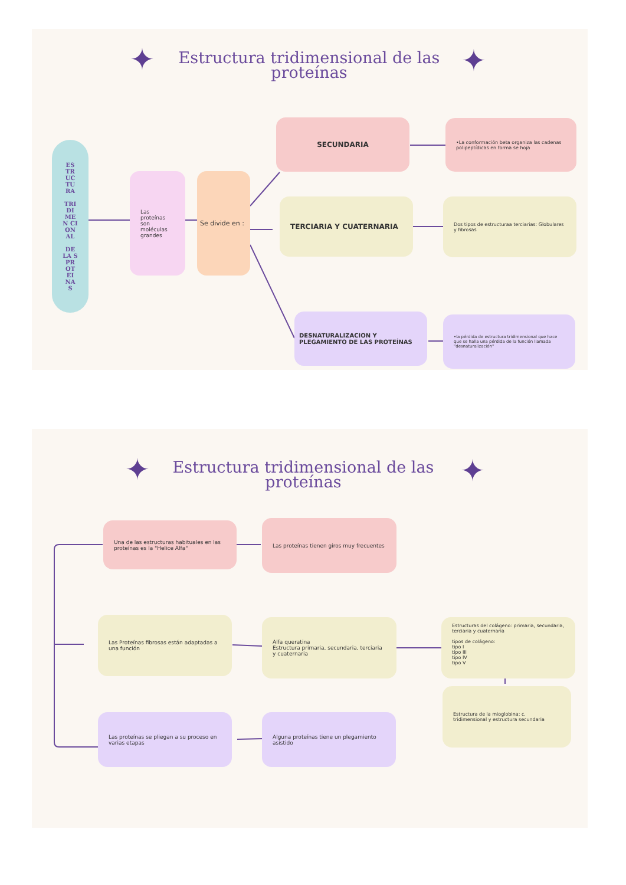✦ ✦
Estructura tridimensional de las proteínas
ES TR UC TU RA
TRI DI ME N CI ON AL
DE LA S PR OT EI NA S
Las proteínas son moléculas grandes
Se divide en :
SECUNDARIA
•La conformación beta organiza las cadenas polipeptídicas en forma se hoja
TERCIARIA Y CUATERNARIA
Dos tipos de estructuraa terciarias: Globulares y fibrosas
DESNATURALIZACION Y PLEGAMIENTO DE LAS PROTEÍNAS
•la pérdida de estructura tridimensional que hace que se halla una pérdida de la función llamada "desnaturalización"
✦ ✦
Estructura tridimensional de las proteínas
Una de las estructuras habituales en las proteínas es la "Helice Alfa"
Las proteínas tienen giros muy frecuentes
Las Proteínas fibrosas están adaptadas a una función
Alfa queratina
Estructura primaria, secundaria, terciaria y cuaternaria
Estructuras del colágeno: primaria, secundaria, terciaria y cuaternaria
tipos de colágeno:
tipo I
tipo III
tipo IV
tipo V
Estructura de la mioglobina: c. tridimensional y estructura secundaria
Las proteínas se pliegan a su proceso en varias etapas
Alguna proteínas tiene un plegamiento asistido